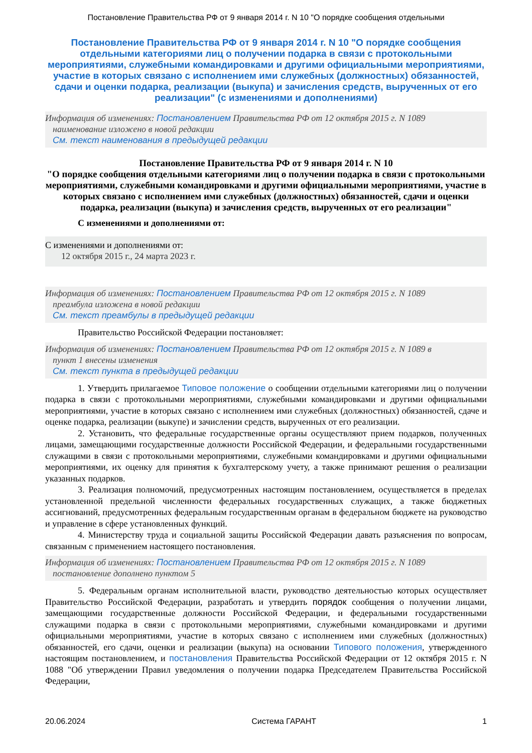Постановление Правительства РФ от 9 января 2014 г. N 10 "О порядке сообщения отдельными
Постановление Правительства РФ от 9 января 2014 г. N 10 "О порядке сообщения отдельными категориями лиц о получении подарка в связи с протокольными мероприятиями, служебными командировками и другими официальными мероприятиями, участие в которых связано с исполнением ими служебных (должностных) обязанностей, сдачи и оценки подарка, реализации (выкупа) и зачисления средств, вырученных от его реализации" (с изменениями и дополнениями)
Информация об изменениях: Постановлением Правительства РФ от 12 октября 2015 г. N 1089
наименование изложено в новой редакции
См. текст наименования в предыдущей редакции
Постановление Правительства РФ от 9 января 2014 г. N 10
"О порядке сообщения отдельными категориями лиц о получении подарка в связи с протокольными мероприятиями, служебными командировками и другими официальными мероприятиями, участие в которых связано с исполнением ими служебных (должностных) обязанностей, сдачи и оценки подарка, реализации (выкупа) и зачисления средств, вырученных от его реализации"
С изменениями и дополнениями от:
С изменениями и дополнениями от:
12 октября 2015 г., 24 марта 2023 г.
Информация об изменениях: Постановлением Правительства РФ от 12 октября 2015 г. N 1089
преамбула изложена в новой редакции
См. текст преамбулы в предыдущей редакции
Правительство Российской Федерации постановляет:
Информация об изменениях: Постановлением Правительства РФ от 12 октября 2015 г. N 1089 в
пункт 1 внесены изменения
См. текст пункта в предыдущей редакции
1. Утвердить прилагаемое Типовое положение о сообщении отдельными категориями лиц о получении подарка в связи с протокольными мероприятиями, служебными командировками и другими официальными мероприятиями, участие в которых связано с исполнением ими служебных (должностных) обязанностей, сдаче и оценке подарка, реализации (выкупе) и зачислении средств, вырученных от его реализации.
2. Установить, что федеральные государственные органы осуществляют прием подарков, полученных лицами, замещающими государственные должности Российской Федерации, и федеральными государственными служащими в связи с протокольными мероприятиями, служебными командировками и другими официальными мероприятиями, их оценку для принятия к бухгалтерскому учету, а также принимают решения о реализации указанных подарков.
3. Реализация полномочий, предусмотренных настоящим постановлением, осуществляется в пределах установленной предельной численности федеральных государственных служащих, а также бюджетных ассигнований, предусмотренных федеральным государственным органам в федеральном бюджете на руководство и управление в сфере установленных функций.
4. Министерству труда и социальной защиты Российской Федерации давать разъяснения по вопросам, связанным с применением настоящего постановления.
Информация об изменениях: Постановлением Правительства РФ от 12 октября 2015 г. N 1089
постановление дополнено пунктом 5
5. Федеральным органам исполнительной власти, руководство деятельностью которых осуществляет Правительство Российской Федерации, разработать и утвердить порядок сообщения о получении лицами, замещающими государственные должности Российской Федерации, и федеральными государственными служащими подарка в связи с протокольными мероприятиями, служебными командировками и другими официальными мероприятиями, участие в которых связано с исполнением ими служебных (должностных) обязанностей, его сдачи, оценки и реализации (выкупа) на основании Типового положения, утвержденного настоящим постановлением, и постановления Правительства Российской Федерации от 12 октября 2015 г. N 1088 "Об утверждении Правил уведомления о получении подарка Председателем Правительства Российской Федерации,
20.06.2024 Система ГАРАНТ 1